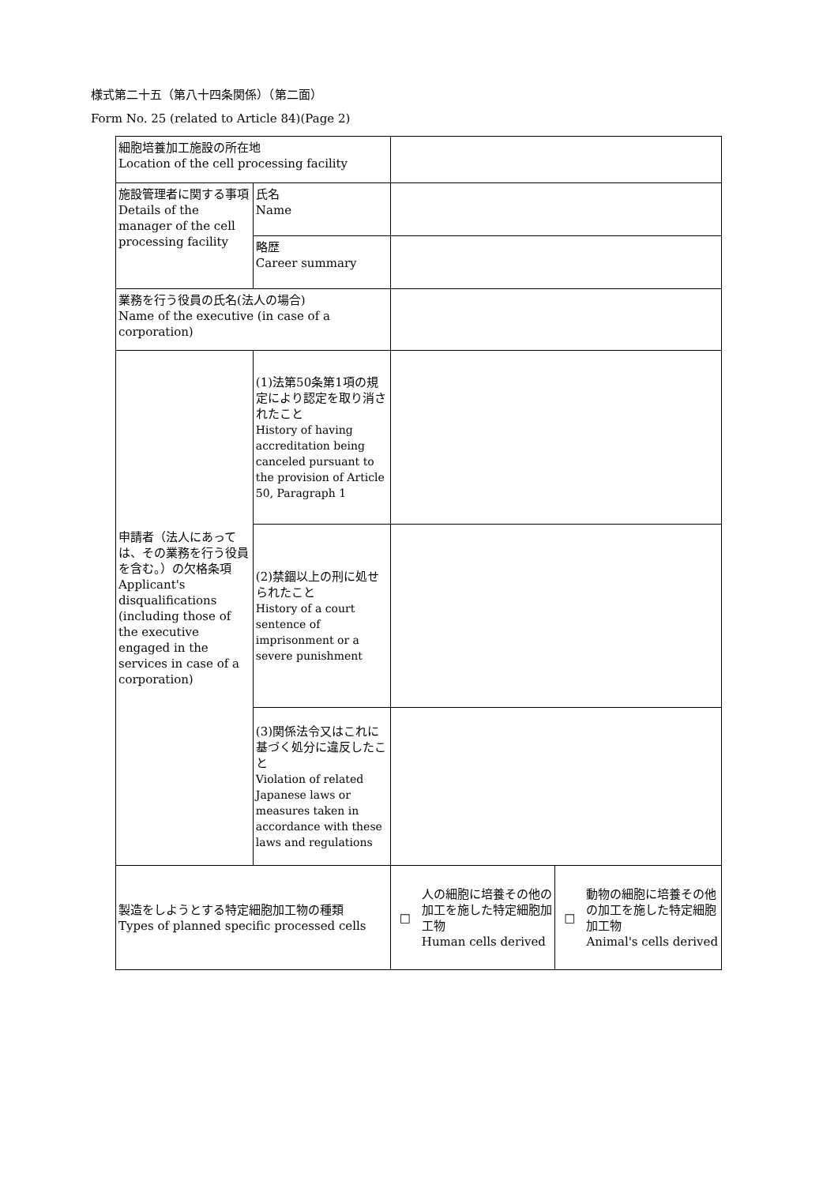様式第二十五（第八十四条関係）（第二面）
Form No. 25 (related to Article 84)(Page 2)
| 細胞培養加工施設の所在地 Location of the cell processing facility | | | |
| 施設管理者に関する事項 Details of the manager of the cell processing facility | 氏名 Name | | |
| | 略歴 Career summary | | |
| 業務を行う役員の氏名(法人の場合) Name of the executive (in case of a corporation) | | | |
| 申請者（法人にあっては、その業務を行う役員を含む。）の欠格条項 Applicant's disqualifications (including those of the executive engaged in the services in case of a corporation) | (1)法第50条第1項の規定により認定を取り消されたこと History of having accreditation being canceled pursuant to the provision of Article 50, Paragraph 1 | | |
| | (2)禁錮以上の刑に処せられたこと History of a court sentence of imprisonment or a severe punishment | | |
| | (3)関係法令又はこれに基づく処分に違反したこと Violation of related Japanese laws or measures taken in accordance with these laws and regulations | | |
| 製造をしようとする特定細胞加工物の種類 Types of planned specific processed cells | | □ 人の細胞に培養その他の加工を施した特定細胞加工物 Human cells derived | □ 動物の細胞に培養その他の加工を施した特定細胞加工物 Animal's cells derived |